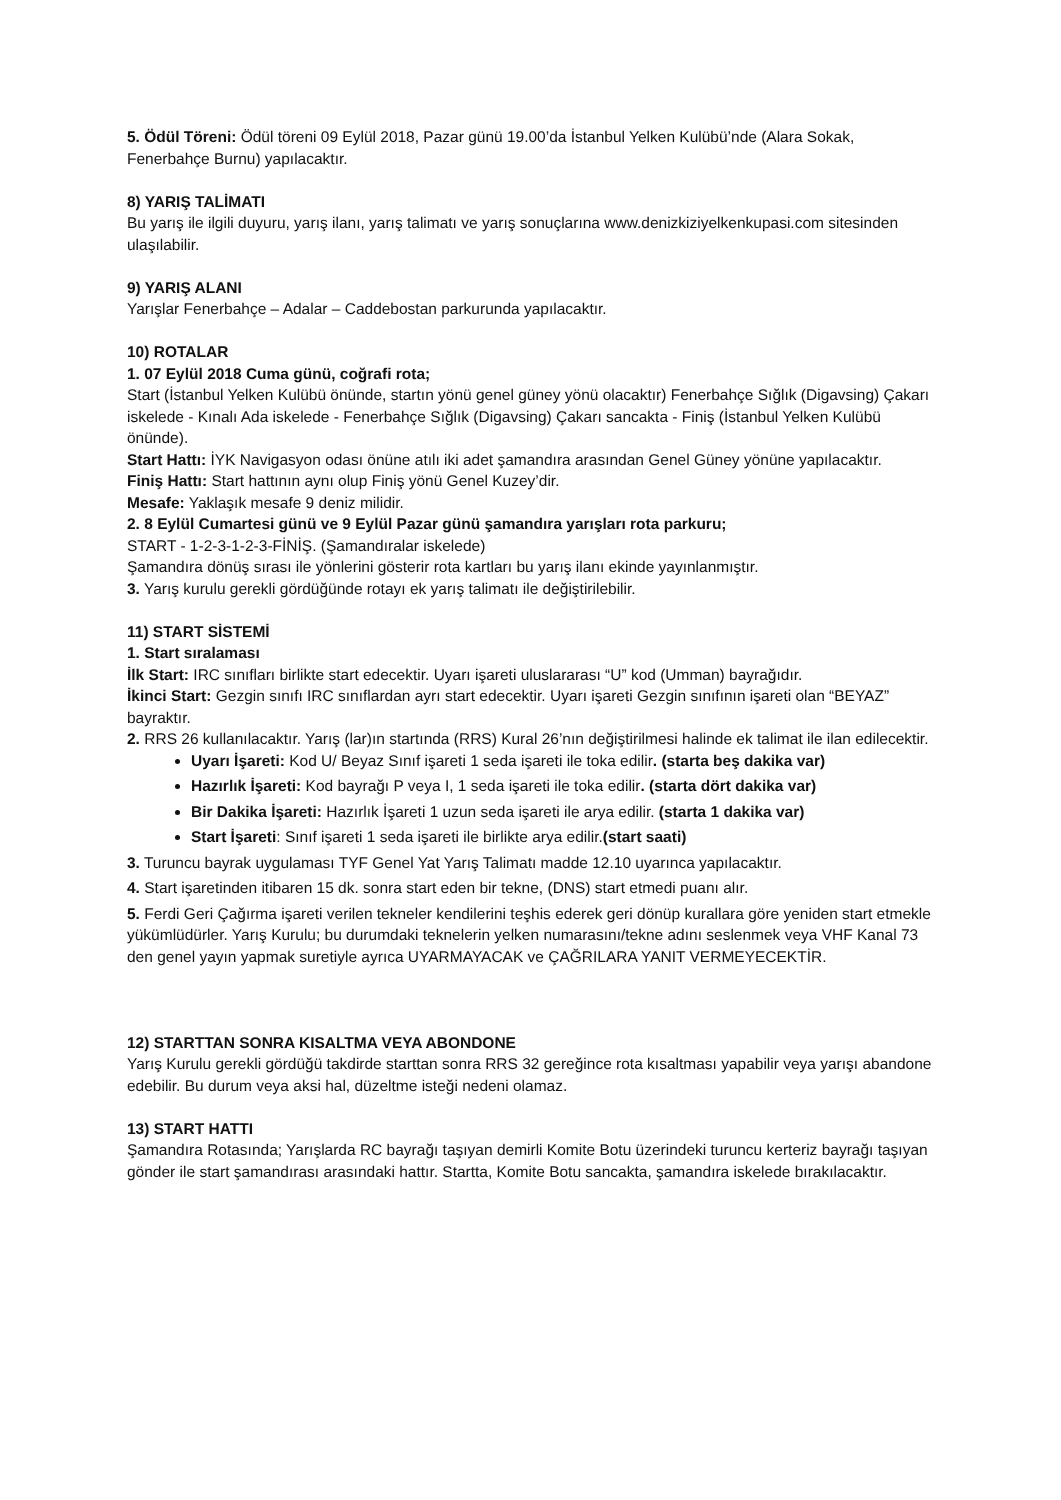5. Ödül Töreni: Ödül töreni 09 Eylül 2018, Pazar günü 19.00’da İstanbul Yelken Kulübü’nde (Alara Sokak, Fenerbahçe Burnu) yapılacaktır.
8) YARIŞ TALİMATI
Bu yarış ile ilgili duyuru, yarış ilanı, yarış talimatı ve yarış sonuçlarına www.denizkiziyelkenkupasi.com sitesinden ulaşılabilir.
9) YARIŞ ALANI
Yarışlar Fenerbahçe – Adalar – Caddebostan parkurunda yapılacaktır.
10) ROTALAR
1. 07 Eylül 2018 Cuma günü, coğrafi rota;
Start (İstanbul Yelken Kulübü önünde, startın yönü genel güney yönü olacaktır) Fenerbahçe Sığlık (Digavsing) Çakarı iskelede - Kınalı Ada iskelede - Fenerbahçe Sığlık (Digavsing) Çakarı sancakta - Finiş (İstanbul Yelken Kulübü önünde).
Start Hattı: İYK Navigasyon odası önüne atılı iki adet şamandıra arasından Genel Güney yönüne yapılacaktır.
Finiş Hattı: Start hattının aynı olup Finiş yönü Genel Kuzey’dir.
Mesafe: Yaklaşık mesafe 9 deniz milidir.
2. 8 Eylül Cumartesi günü ve 9 Eylül Pazar günü şamandıra yarışları rota parkuru;
START - 1-2-3-1-2-3-FİNİŞ. (Şamandıralar iskelede)
Şamandıra dönüş sırası ile yönlerini gösterir rota kartları bu yarış ilanı ekinde yayınlanmıştır.
3. Yarış kurulu gerekli gördüğünde rotayı ek yarış talimatı ile değiştirilebilir.
11) START SİSTEMİ
1. Start sıralaması
İlk Start: IRC sınıfları birlikte start edecektir. Uyarı işareti uluslararası “U” kod (Umman) bayrağıdır.
İkinci Start: Gezgin sınıfı IRC sınıflardan ayrı start edecektir. Uyarı işareti Gezgin sınıfının işareti olan “BEYAZ” bayraktır.
2. RRS 26 kullanılacaktır. Yarış (lar)ın startında (RRS) Kural 26’nın değiştirilmesi halinde ek talimat ile ilan edilecektir.
Uyarı İşareti: Kod U/ Beyaz Sınıf işareti 1 seda işareti ile toka edilir. (starta beş dakika var)
Hazırlık İşareti: Kod bayrağı P veya I, 1 seda işareti ile toka edilir. (starta dört dakika var)
Bir Dakika İşareti: Hazırlık İşareti 1 uzun seda işareti ile arya edilir. (starta 1 dakika var)
Start İşareti: Sınıf işareti 1 seda işareti ile birlikte arya edilir.(start saati)
3. Turuncu bayrak uygulaması TYF Genel Yat Yarış Talimatı madde 12.10 uyarınca yapılacaktır.
4. Start işaretinden itibaren 15 dk. sonra start eden bir tekne, (DNS) start etmedi puanı alır.
5. Ferdi Geri Çağırma işareti verilen tekneler kendilerini teşhis ederek geri dönüp kurallara göre yeniden start etmekle yükümlüdürler. Yarış Kurulu; bu durumdaki teknelerin yelken numarasını/tekne adını seslenmek veya VHF Kanal 73 den genel yayın yapmak suretiyle ayrıca UYARMAYACAK ve ÇAĞRILARA YANIT VERMEYECEKTİR.
12) STARTTAN SONRA KISALTMA VEYA ABONDONE
Yarış Kurulu gerekli gördüğü takdirde starttan sonra RRS 32 gereğince rota kısaltması yapabilir veya yarışı abandone edebilir. Bu durum veya aksi hal, düzeltme isteği nedeni olamaz.
13) START HATTI
Şamandıra Rotasında; Yarışlarda RC bayrağı taşıyan demirli Komite Botu üzerindeki turuncu kerteriz bayrağı taşıyan gönder ile start şamandırası arasındaki hattır. Startta, Komite Botu sancakta, şamandıra iskelede bırakılacaktır.